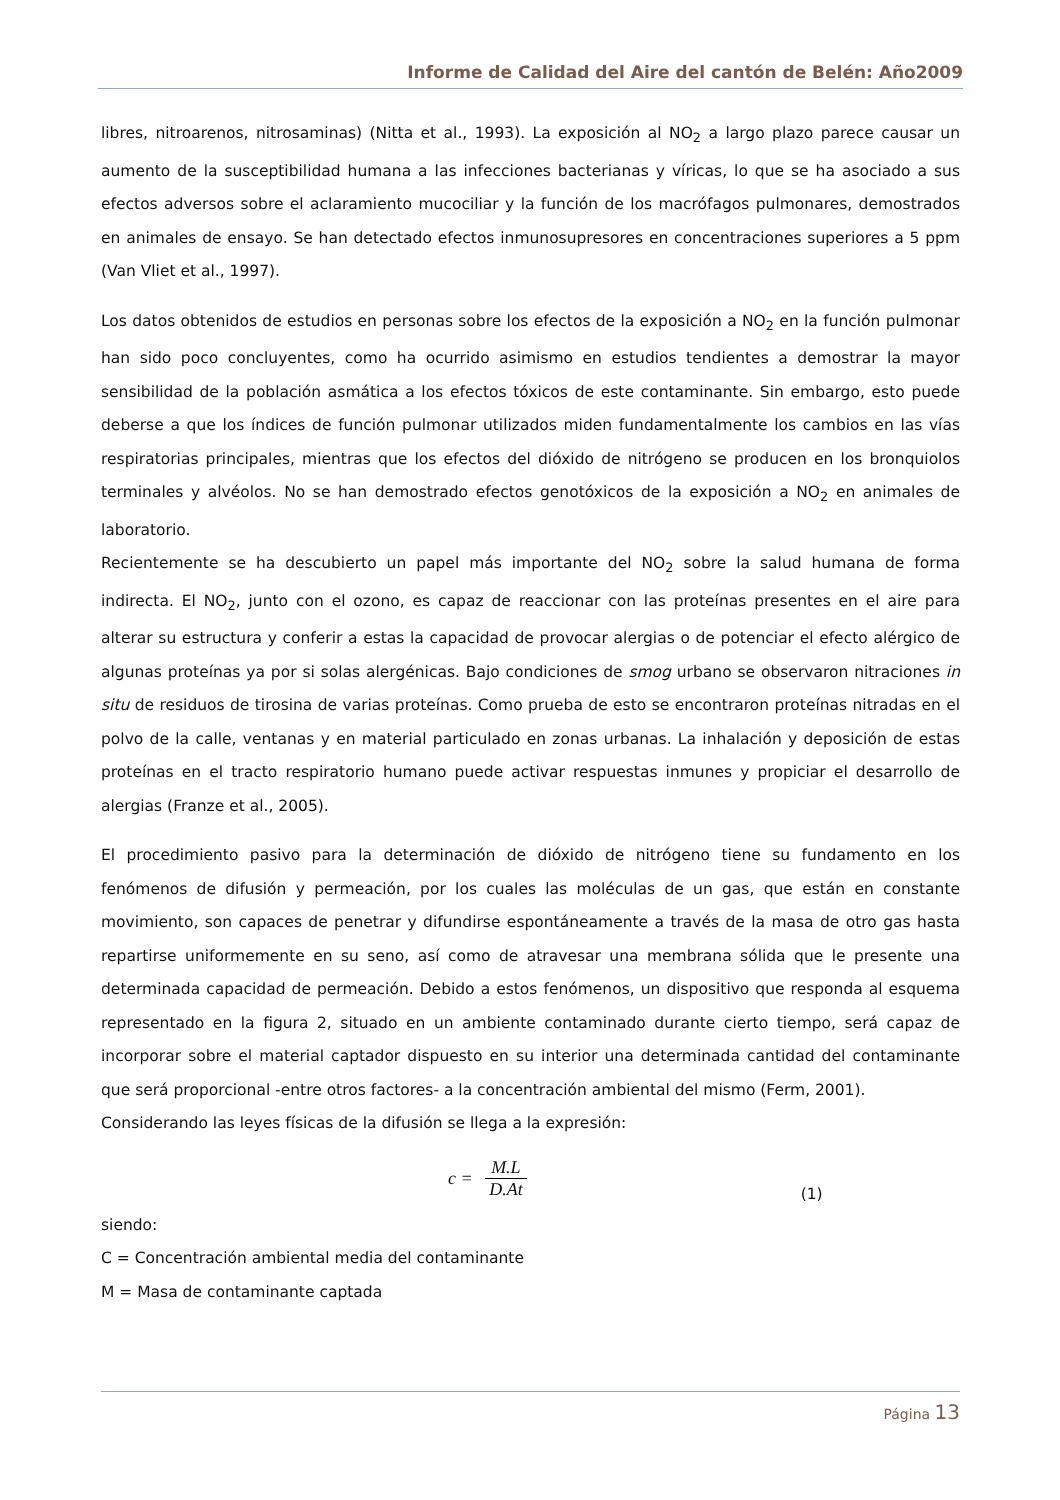Informe de Calidad del Aire del cantón de Belén: Año2009
libres, nitroarenos, nitrosaminas) (Nitta et al., 1993). La exposición al NO<sub>2</sub> a largo plazo parece causar un aumento de la susceptibilidad humana a las infecciones bacterianas y víricas, lo que se ha asociado a sus efectos adversos sobre el aclaramiento mucociliar y la función de los macrófagos pulmonares, demostrados en animales de ensayo. Se han detectado efectos inmunosupresores en concentraciones superiores a 5 ppm (Van Vliet et al., 1997).
Los datos obtenidos de estudios en personas sobre los efectos de la exposición a NO<sub>2</sub> en la función pulmonar han sido poco concluyentes, como ha ocurrido asimismo en estudios tendientes a demostrar la mayor sensibilidad de la población asmática a los efectos tóxicos de este contaminante. Sin embargo, esto puede deberse a que los índices de función pulmonar utilizados miden fundamentalmente los cambios en las vías respiratorias principales, mientras que los efectos del dióxido de nitrógeno se producen en los bronquiolos terminales y alvéolos. No se han demostrado efectos genotóxicos de la exposición a NO<sub>2</sub> en animales de laboratorio.
Recientemente se ha descubierto un papel más importante del NO<sub>2</sub> sobre la salud humana de forma indirecta. El NO<sub>2</sub>, junto con el ozono, es capaz de reaccionar con las proteínas presentes en el aire para alterar su estructura y conferir a estas la capacidad de provocar alergias o de potenciar el efecto alérgico de algunas proteínas ya por si solas alergénicas. Bajo condiciones de smog urbano se observaron nitraciones in situ de residuos de tirosina de varias proteínas. Como prueba de esto se encontraron proteínas nitradas en el polvo de la calle, ventanas y en material particulado en zonas urbanas. La inhalación y deposición de estas proteínas en el tracto respiratorio humano puede activar respuestas inmunes y propiciar el desarrollo de alergias (Franze et al., 2005).
El procedimiento pasivo para la determinación de dióxido de nitrógeno tiene su fundamento en los fenómenos de difusión y permeación, por los cuales las moléculas de un gas, que están en constante movimiento, son capaces de penetrar y difundirse espontáneamente a través de la masa de otro gas hasta repartirse uniformemente en su seno, así como de atravesar una membrana sólida que le presente una determinada capacidad de permeación. Debido a estos fenómenos, un dispositivo que responda al esquema representado en la figura 2, situado en un ambiente contaminado durante cierto tiempo, será capaz de incorporar sobre el material captador dispuesto en su interior una determinada cantidad del contaminante que será proporcional -entre otros factores- a la concentración ambiental del mismo (Ferm, 2001).
Considerando las leyes físicas de la difusión se llega a la expresión:
c = M.L D.At
(1)
siendo:
C = Concentración ambiental media del contaminante
M = Masa de contaminante captada
Página 13